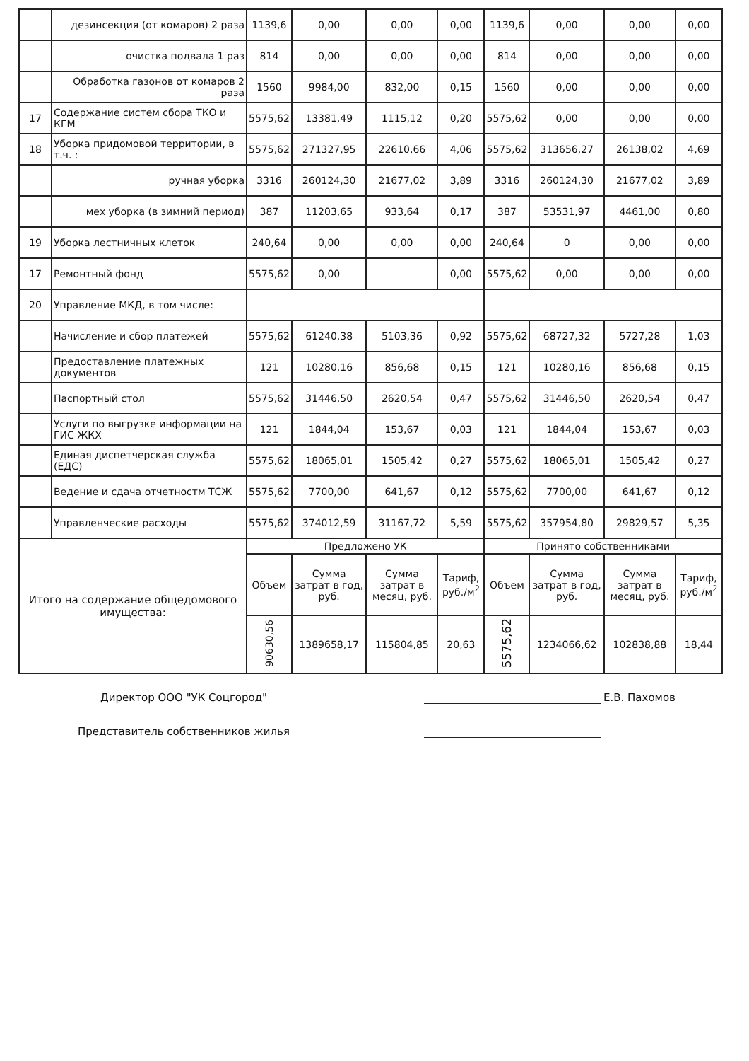| | дезинсекция (от комаров) 2 раза | 1139,6 | 0,00 | 0,00 | 0,00 | 1139,6 | 0,00 | 0,00 | 0,00 |
| | очистка подвала 1 раз | 814 | 0,00 | 0,00 | 0,00 | 814 | 0,00 | 0,00 | 0,00 |
| | Обработка газонов от комаров 2 раза | 1560 | 9984,00 | 832,00 | 0,15 | 1560 | 0,00 | 0,00 | 0,00 |
| 17 | Содержание систем сбора ТКО и КГМ | 5575,62 | 13381,49 | 1115,12 | 0,20 | 5575,62 | 0,00 | 0,00 | 0,00 |
| 18 | Уборка придомовой территории, в т.ч. : | 5575,62 | 271327,95 | 22610,66 | 4,06 | 5575,62 | 313656,27 | 26138,02 | 4,69 |
| | ручная уборка | 3316 | 260124,30 | 21677,02 | 3,89 | 3316 | 260124,30 | 21677,02 | 3,89 |
| | мех уборка (в зимний период) | 387 | 11203,65 | 933,64 | 0,17 | 387 | 53531,97 | 4461,00 | 0,80 |
| 19 | Уборка лестничных клеток | 240,64 | 0,00 | 0,00 | 0,00 | 240,64 | 0 | 0,00 | 0,00 |
| 17 | Ремонтный фонд | 5575,62 | 0,00 | | 0,00 | 5575,62 | 0,00 | 0,00 | 0,00 |
| 20 | Управление МКД, в том числе: | | | | | | | | |
| | Начисление и сбор платежей | 5575,62 | 61240,38 | 5103,36 | 0,92 | 5575,62 | 68727,32 | 5727,28 | 1,03 |
| | Предоставление платежных документов | 121 | 10280,16 | 856,68 | 0,15 | 121 | 10280,16 | 856,68 | 0,15 |
| | Паспортный стол | 5575,62 | 31446,50 | 2620,54 | 0,47 | 5575,62 | 31446,50 | 2620,54 | 0,47 |
| | Услуги по выгрузке информации на ГИС ЖКХ | 121 | 1844,04 | 153,67 | 0,03 | 121 | 1844,04 | 153,67 | 0,03 |
| | Единая диспетчерская служба (ЕДС) | 5575,62 | 18065,01 | 1505,42 | 0,27 | 5575,62 | 18065,01 | 1505,42 | 0,27 |
| | Ведение и сдача отчетностм ТСЖ | 5575,62 | 7700,00 | 641,67 | 0,12 | 5575,62 | 7700,00 | 641,67 | 0,12 |
| | Управленческие расходы | 5575,62 | 374012,59 | 31167,72 | 5,59 | 5575,62 | 357954,80 | 29829,57 | 5,35 |
| Итого на содержание общедомового имущества: | | Предложено УК | | | | Принято собственниками | | | |
| | | Объем | Сумма затрат в год, руб. | Сумма затрат в месяц, руб. | Тариф, руб./м<sup>2</sup> | Объем | Сумма затрат в год, руб. | Сумма затрат в месяц, руб. | Тариф, руб./м<sup>2</sup> |
| | | 90630,56 | 1389658,17 | 115804,85 | 20,63 | 5575,62 | 1234066,62 | 102838,88 | 18,44 |
Директор ООО "УК Соцгород" Е.В. Пахомов
Представитель собственников жилья